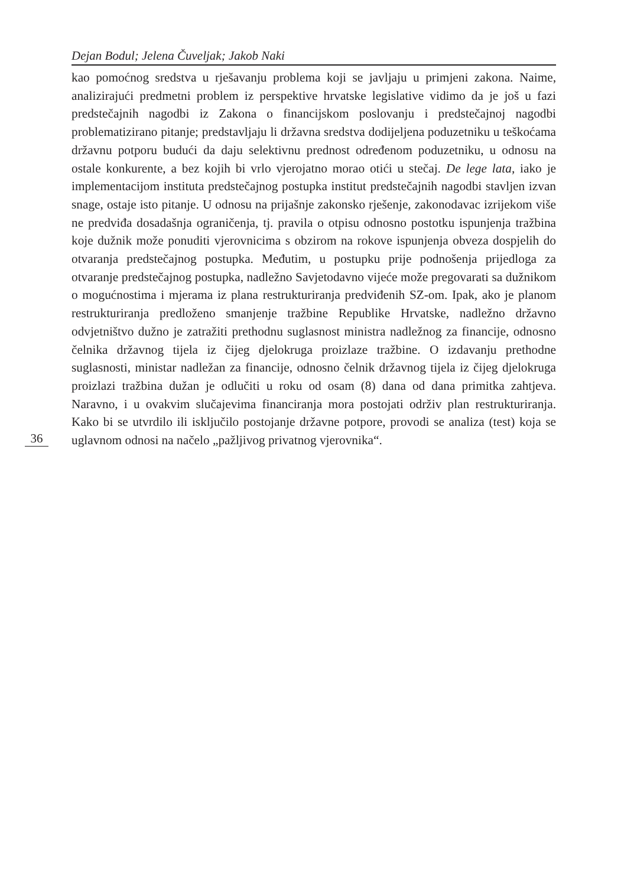Dejan Bodul; Jelena Čuveljak; Jakob Naki
kao pomoćnog sredstva u rješavanju problema koji se javljaju u primjeni zakona. Naime, analizirajući predmetni problem iz perspektive hrvatske legislative vidimo da je još u fazi predstečajnih nagodbi iz Zakona o financijskom poslovanju i predstečajnoj nagodbi problematizirano pitanje; predstavljaju li državna sredstva dodijeljena poduzetniku u teškoćama državnu potporu budući da daju selektivnu prednost određenom poduzetniku, u odnosu na ostale konkurente, a bez kojih bi vrlo vjerojatno morao otići u stečaj. De lege lata, iako je implementacijom instituta predstečajnog postupka institut predstečajnih nagodbi stavljen izvan snage, ostaje isto pitanje. U odnosu na prijašnje zakonsko rješenje, zakonodavac izrijekom više ne predviđa dosadašnja ograničenja, tj. pravila o otpisu odnosno postotku ispunjenja tražbina koje dužnik može ponuditi vjerovnicima s obzirom na rokove ispunjenja obveza dospjelih do otvaranja predstečajnog postupka. Međutim, u postupku prije podnošenja prijedloga za otvaranje predstečajnog postupka, nadležno Savjetodavno vijeće može pregovarati sa dužnikom o mogućnostima i mjerama iz plana restrukturiranja predviđenih SZ-om. Ipak, ako je planom restrukturiranja predloženo smanjenje tražbine Republike Hrvatske, nadležno državno odvjetništvo dužno je zatražiti prethodnu suglasnost ministra nadležnog za financije, odnosno čelnika državnog tijela iz čijeg djelokruga proizlaze tražbine. O izdavanju prethodne suglasnosti, ministar nadležan za financije, odnosno čelnik državnog tijela iz čijeg djelokruga proizlazi tražbina dužan je odlučiti u roku od osam (8) dana od dana primitka zahtjeva. Naravno, i u ovakvim slučajevima financiranja mora postojati održiv plan restrukturiranja. Kako bi se utvrdilo ili isključilo postojanje državne potpore, provodi se analiza (test) koja se uglavnom odnosi na načelo „pažljivog privatnog vjerovnika“.
36